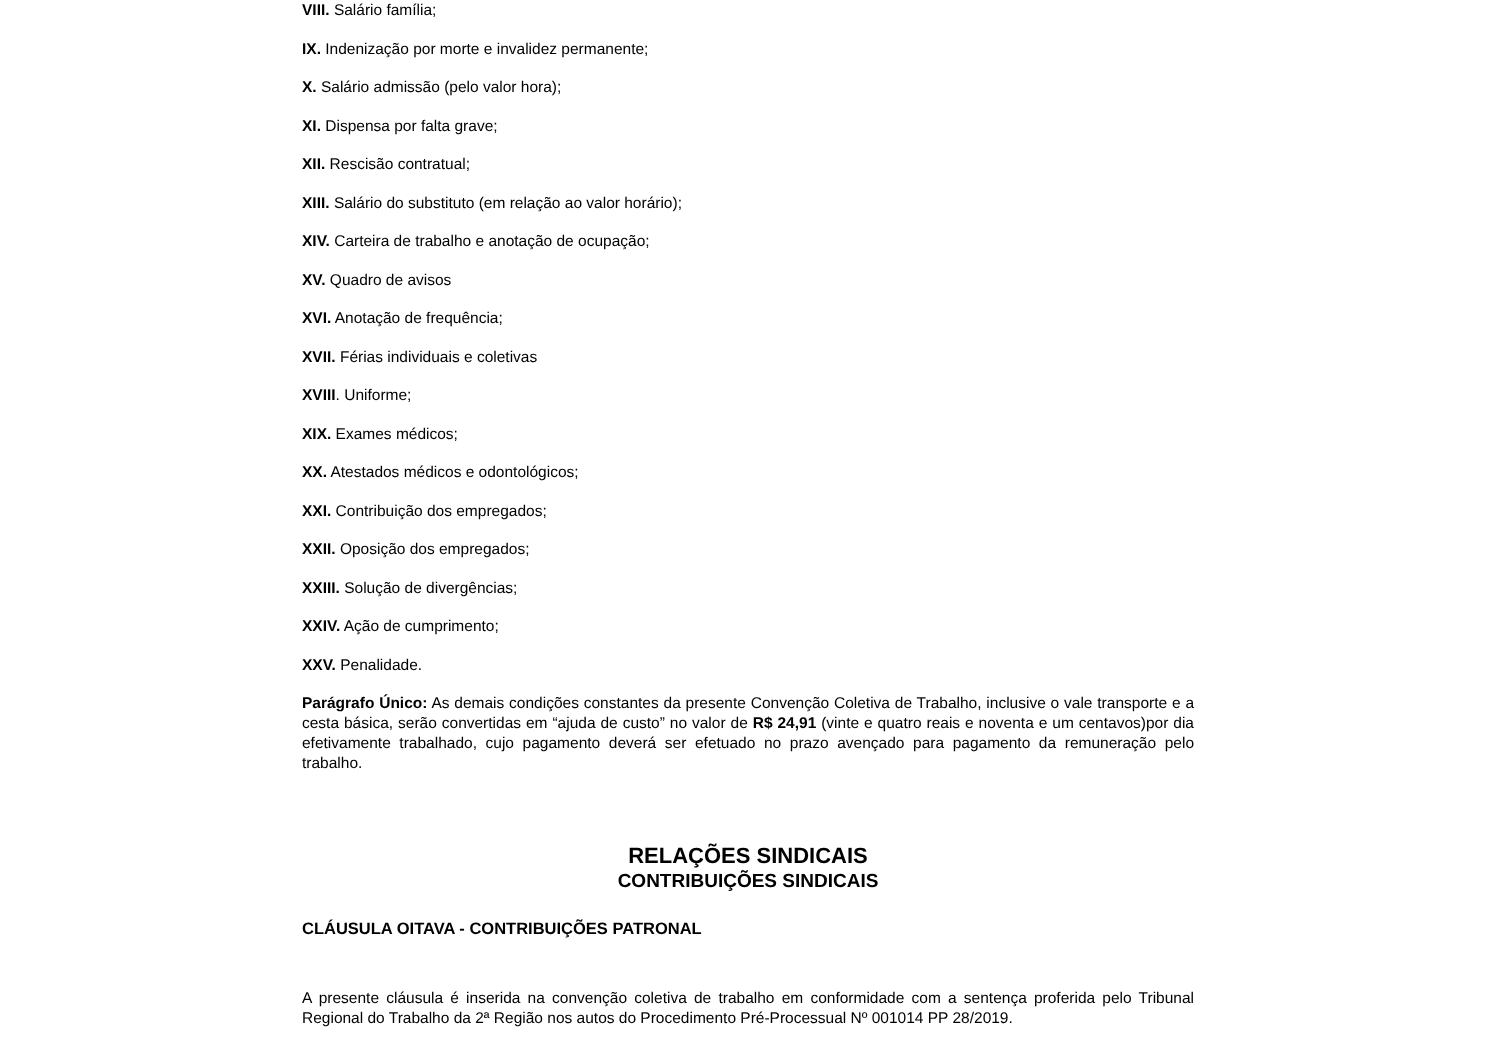VIII. Salário família;
IX. Indenização por morte e invalidez permanente;
X. Salário admissão (pelo valor hora);
XI. Dispensa por falta grave;
XII. Rescisão contratual;
XIII. Salário do substituto (em relação ao valor horário);
XIV. Carteira de trabalho e anotação de ocupação;
XV. Quadro de avisos
XVI. Anotação de frequência;
XVII. Férias individuais e coletivas
XVIII. Uniforme;
XIX. Exames médicos;
XX. Atestados médicos e odontológicos;
XXI. Contribuição dos empregados;
XXII. Oposição dos empregados;
XXIII. Solução de divergências;
XXIV. Ação de cumprimento;
XXV. Penalidade.
Parágrafo Único: As demais condições constantes da presente Convenção Coletiva de Trabalho, inclusive o vale transporte e a cesta básica, serão convertidas em “ajuda de custo” no valor de R$ 24,91 (vinte e quatro reais e noventa e um centavos)por dia efetivamente trabalhado, cujo pagamento deverá ser efetuado no prazo avençado para pagamento da remuneração pelo trabalho.
RELAÇÕES SINDICAIS
CONTRIBUIÇÕES SINDICAIS
CLÁUSULA OITAVA - CONTRIBUIÇÕES PATRONAL
A presente cláusula é inserida na convenção coletiva de trabalho em conformidade com a sentença proferida pelo Tribunal Regional do Trabalho da 2ª Região nos autos do Procedimento Pré-Processual Nº 001014 PP 28/2019.